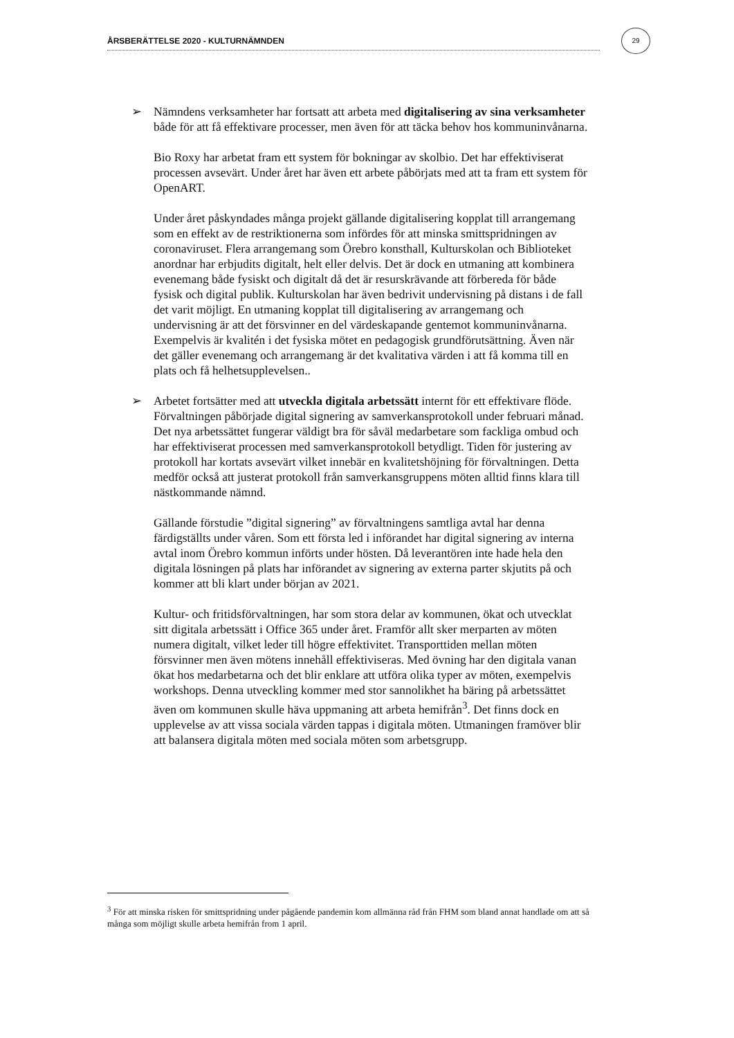ÅRSBERÄTTELSE 2020 - KULTURNÄMNDEN
29
➢ Nämndens verksamheter har fortsatt att arbeta med digitalisering av sina verksamheter både för att få effektivare processer, men även för att täcka behov hos kommuninvånarna.
Bio Roxy har arbetat fram ett system för bokningar av skolbio. Det har effektiviserat processen avsevärt. Under året har även ett arbete påbörjats med att ta fram ett system för OpenART.
Under året påskyndades många projekt gällande digitalisering kopplat till arrangemang som en effekt av de restriktionerna som infördes för att minska smittspridningen av coronaviruset. Flera arrangemang som Örebro konsthall, Kulturskolan och Biblioteket anordnar har erbjudits digitalt, helt eller delvis. Det är dock en utmaning att kombinera evenemang både fysiskt och digitalt då det är resurskrävande att förbereda för både fysisk och digital publik. Kulturskolan har även bedrivit undervisning på distans i de fall det varit möjligt. En utmaning kopplat till digitalisering av arrangemang och undervisning är att det försvinner en del värdeskapande gentemot kommuninvånarna. Exempelvis är kvalitén i det fysiska mötet en pedagogisk grundförutsättning. Även när det gäller evenemang och arrangemang är det kvalitativa värden i att få komma till en plats och få helhetsupplevelsen..
➢ Arbetet fortsätter med att utveckla digitala arbetssätt internt för ett effektivare flöde. Förvaltningen påbörjade digital signering av samverkansprotokoll under februari månad. Det nya arbetssättet fungerar väldigt bra för såväl medarbetare som fackliga ombud och har effektiviserat processen med samverkansprotokoll betydligt. Tiden för justering av protokoll har kortats avsevärt vilket innebär en kvalitetshöjning för förvaltningen. Detta medför också att justerat protokoll från samverkansgruppens möten alltid finns klara till nästkommande nämnd.
Gällande förstudie ”digital signering” av förvaltningens samtliga avtal har denna färdigställts under våren. Som ett första led i införandet har digital signering av interna avtal inom Örebro kommun införts under hösten. Då leverantören inte hade hela den digitala lösningen på plats har införandet av signering av externa parter skjutits på och kommer att bli klart under början av 2021.
Kultur- och fritidsförvaltningen, har som stora delar av kommunen, ökat och utvecklat sitt digitala arbetssätt i Office 365 under året. Framför allt sker merparten av möten numera digitalt, vilket leder till högre effektivitet. Transporttiden mellan möten försvinner men även mötens innehåll effektiviseras. Med övning har den digitala vanan ökat hos medarbetarna och det blir enklare att utföra olika typer av möten, exempelvis workshops. Denna utveckling kommer med stor sannolikhet ha bäring på arbetssättet även om kommunen skulle häva uppmaning att arbeta hemifrån<sup>3</sup>. Det finns dock en upplevelse av att vissa sociala värden tappas i digitala möten. Utmaningen framöver blir att balansera digitala möten med sociala möten som arbetsgrupp.
<sup>3</sup> För att minska risken för smittspridning under pågående pandemin kom allmänna råd från FHM som bland annat handlade om att så många som möjligt skulle arbeta hemifrån from 1 april.